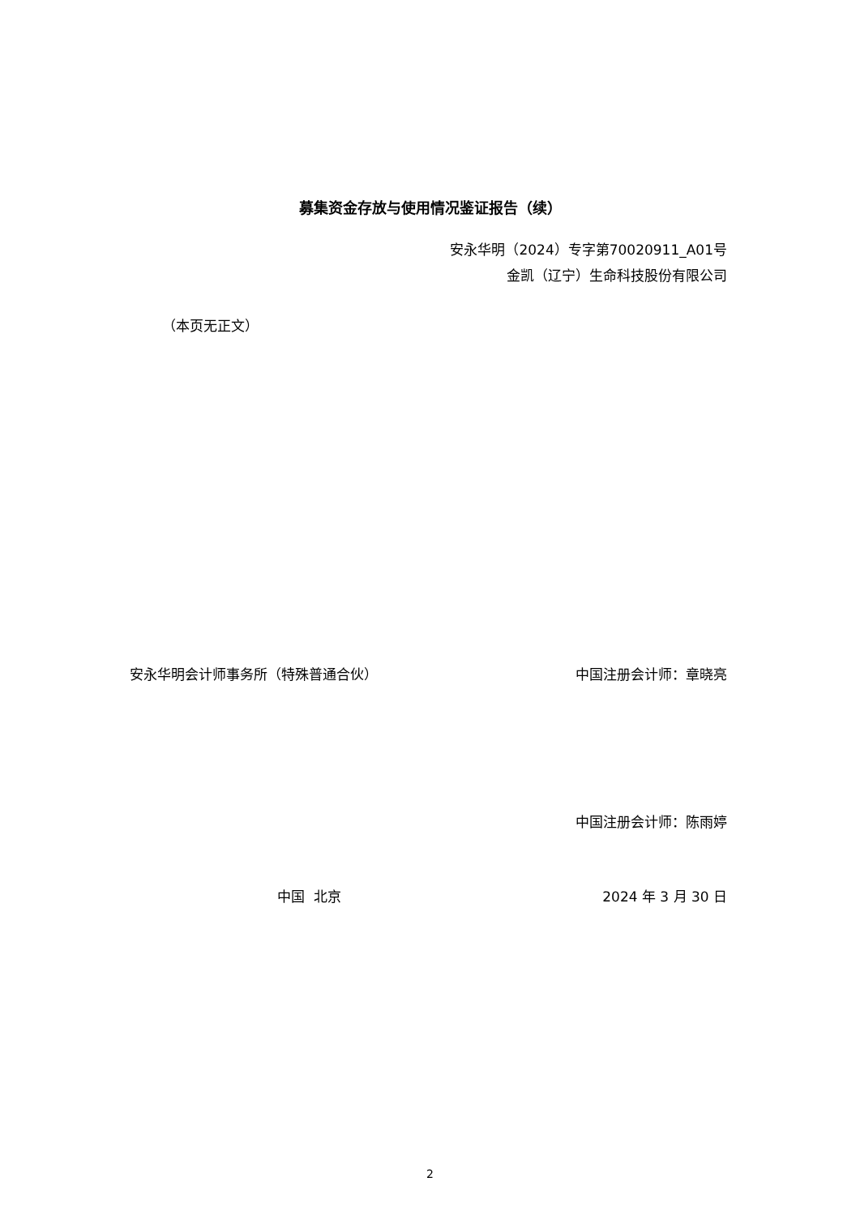募集资金存放与使用情况鉴证报告（续）
安永华明（2024）专字第70020911_A01号
金凯（辽宁）生命科技股份有限公司
（本页无正文）
安永华明会计师事务所（特殊普通合伙） 中国注册会计师：章晓亮
中国注册会计师：陈雨婷
中国 北京 2024 年 3 月 30 日
2